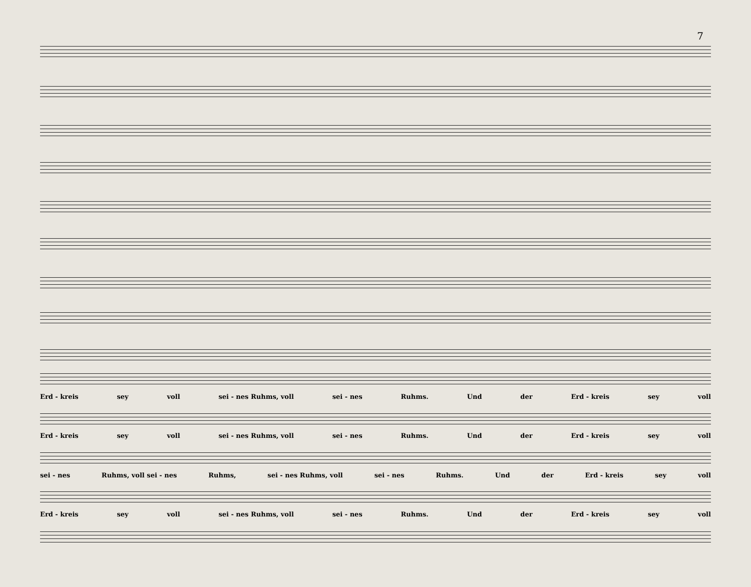7
Erd - kreis sey voll sei - nes Ruhms, voll sei - nes Ruhms. Und der Erd - kreis sey voll
Erd - kreis sey voll sei - nes Ruhms, voll sei - nes Ruhms. Und der Erd - kreis sey voll
sei - nes Ruhms, voll sei - nes Ruhms, sei - nes Ruhms, voll sei - nes Ruhms. Und der Erd - kreis sey voll
Erd - kreis sey voll sei - nes Ruhms, voll sei - nes Ruhms. Und der Erd - kreis sey voll